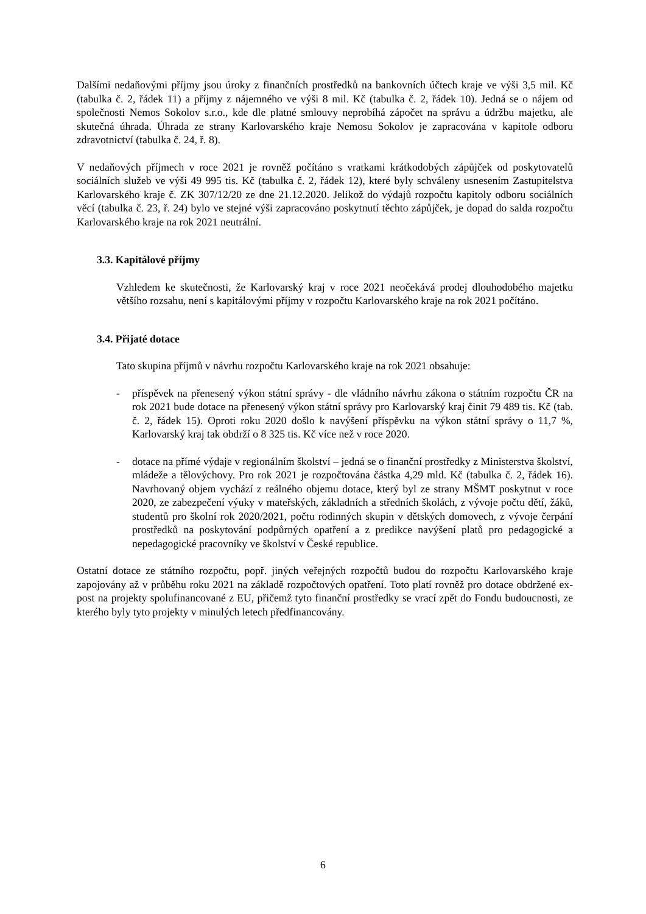Dalšími nedaňovými příjmy jsou úroky z finančních prostředků na bankovních účtech kraje ve výši 3,5 mil. Kč (tabulka č. 2, řádek 11) a příjmy z nájemného ve výši 8 mil. Kč (tabulka č. 2, řádek 10). Jedná se o nájem od společnosti Nemos Sokolov s.r.o., kde dle platné smlouvy neprobíhá zápočet na správu a údržbu majetku, ale skutečná úhrada. Úhrada ze strany Karlovarského kraje Nemosu Sokolov je zapracována v kapitole odboru zdravotnictví (tabulka č. 24, ř. 8).
V nedaňových příjmech v roce 2021 je rovněž počítáno s vratkami krátkodobých zápůjček od poskytovatelů sociálních služeb ve výši 49 995 tis. Kč (tabulka č. 2, řádek 12), které byly schváleny usnesením Zastupitelstva Karlovarského kraje č. ZK 307/12/20 ze dne 21.12.2020. Jelikož do výdajů rozpočtu kapitoly odboru sociálních věcí (tabulka č. 23, ř. 24) bylo ve stejné výši zapracováno poskytnutí těchto zápůjček, je dopad do salda rozpočtu Karlovarského kraje na rok 2021 neutrální.
3.3. Kapitálové příjmy
Vzhledem ke skutečnosti, že Karlovarský kraj v roce 2021 neočekává prodej dlouhodobého majetku většího rozsahu, není s kapitálovými příjmy v rozpočtu Karlovarského kraje na rok 2021 počítáno.
3.4. Přijaté dotace
Tato skupina příjmů v návrhu rozpočtu Karlovarského kraje na rok 2021 obsahuje:
- příspěvek na přenesený výkon státní správy - dle vládního návrhu zákona o státním rozpočtu ČR na rok 2021 bude dotace na přenesený výkon státní správy pro Karlovarský kraj činit 79 489 tis. Kč (tab. č. 2, řádek 15). Oproti roku 2020 došlo k navýšení příspěvku na výkon státní správy o 11,7 %, Karlovarský kraj tak obdrží o 8 325 tis. Kč více než v roce 2020.
- dotace na přímé výdaje v regionálním školství – jedná se o finanční prostředky z Ministerstva školství, mládeže a tělovýchovy. Pro rok 2021 je rozpočtována částka 4,29 mld. Kč (tabulka č. 2, řádek 16). Navrhovaný objem vychází z reálného objemu dotace, který byl ze strany MŠMT poskytnut v roce 2020, ze zabezpečení výuky v mateřských, základních a středních školách, z vývoje počtu dětí, žáků, studentů pro školní rok 2020/2021, počtu rodinných skupin v dětských domovech, z vývoje čerpání prostředků na poskytování podpůrných opatření a z predikce navýšení platů pro pedagogické a nepedagogické pracovníky ve školství v České republice.
Ostatní dotace ze státního rozpočtu, popř. jiných veřejných rozpočtů budou do rozpočtu Karlovarského kraje zapojovány až v průběhu roku 2021 na základě rozpočtových opatření. Toto platí rovněž pro dotace obdržené ex-post na projekty spolufinancované z EU, přičemž tyto finanční prostředky se vrací zpět do Fondu budoucnosti, ze kterého byly tyto projekty v minulých letech předfinancovány.
6